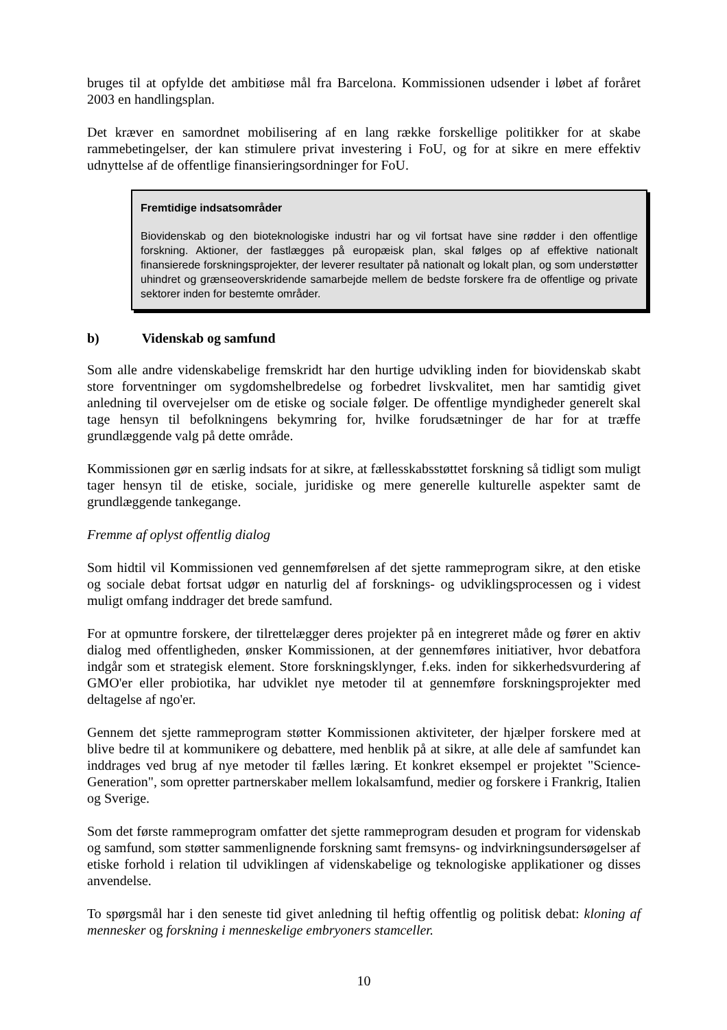bruges til at opfylde det ambitiøse mål fra Barcelona. Kommissionen udsender i løbet af foråret 2003 en handlingsplan.
Det kræver en samordnet mobilisering af en lang række forskellige politikker for at skabe rammebetingelser, der kan stimulere privat investering i FoU, og for at sikre en mere effektiv udnyttelse af de offentlige finansieringsordninger for FoU.
Fremtidige indsatsområder
Biovidenskab og den bioteknologiske industri har og vil fortsat have sine rødder i den offentlige forskning. Aktioner, der fastlægges på europæisk plan, skal følges op af effektive nationalt finansierede forskningsprojekter, der leverer resultater på nationalt og lokalt plan, og som understøtter uhindret og grænseoverskridende samarbejde mellem de bedste forskere fra de offentlige og private sektorer inden for bestemte områder.
b) Videnskab og samfund
Som alle andre videnskabelige fremskridt har den hurtige udvikling inden for biovidenskab skabt store forventninger om sygdomshelbredelse og forbedret livskvalitet, men har samtidig givet anledning til overvejelser om de etiske og sociale følger. De offentlige myndigheder generelt skal tage hensyn til befolkningens bekymring for, hvilke forudsætninger de har for at træffe grundlæggende valg på dette område.
Kommissionen gør en særlig indsats for at sikre, at fællesskabsstøttet forskning så tidligt som muligt tager hensyn til de etiske, sociale, juridiske og mere generelle kulturelle aspekter samt de grundlæggende tankegange.
Fremme af oplyst offentlig dialog
Som hidtil vil Kommissionen ved gennemførelsen af det sjette rammeprogram sikre, at den etiske og sociale debat fortsat udgør en naturlig del af forsknings- og udviklingsprocessen og i videst muligt omfang inddrager det brede samfund.
For at opmuntre forskere, der tilrettelægger deres projekter på en integreret måde og fører en aktiv dialog med offentligheden, ønsker Kommissionen, at der gennemføres initiativer, hvor debatfora indgår som et strategisk element. Store forskningsklynger, f.eks. inden for sikkerhedsvurdering af GMO'er eller probiotika, har udviklet nye metoder til at gennemføre forskningsprojekter med deltagelse af ngo'er.
Gennem det sjette rammeprogram støtter Kommissionen aktiviteter, der hjælper forskere med at blive bedre til at kommunikere og debattere, med henblik på at sikre, at alle dele af samfundet kan inddrages ved brug af nye metoder til fælles læring. Et konkret eksempel er projektet "Science-Generation", som opretter partnerskaber mellem lokalsamfund, medier og forskere i Frankrig, Italien og Sverige.
Som det første rammeprogram omfatter det sjette rammeprogram desuden et program for videnskab og samfund, som støtter sammenlignende forskning samt fremsyns- og indvirkningsundersøgelser af etiske forhold i relation til udviklingen af videnskabelige og teknologiske applikationer og disses anvendelse.
To spørgsmål har i den seneste tid givet anledning til heftig offentlig og politisk debat: kloning af mennesker og forskning i menneskelige embryoners stamceller.
10